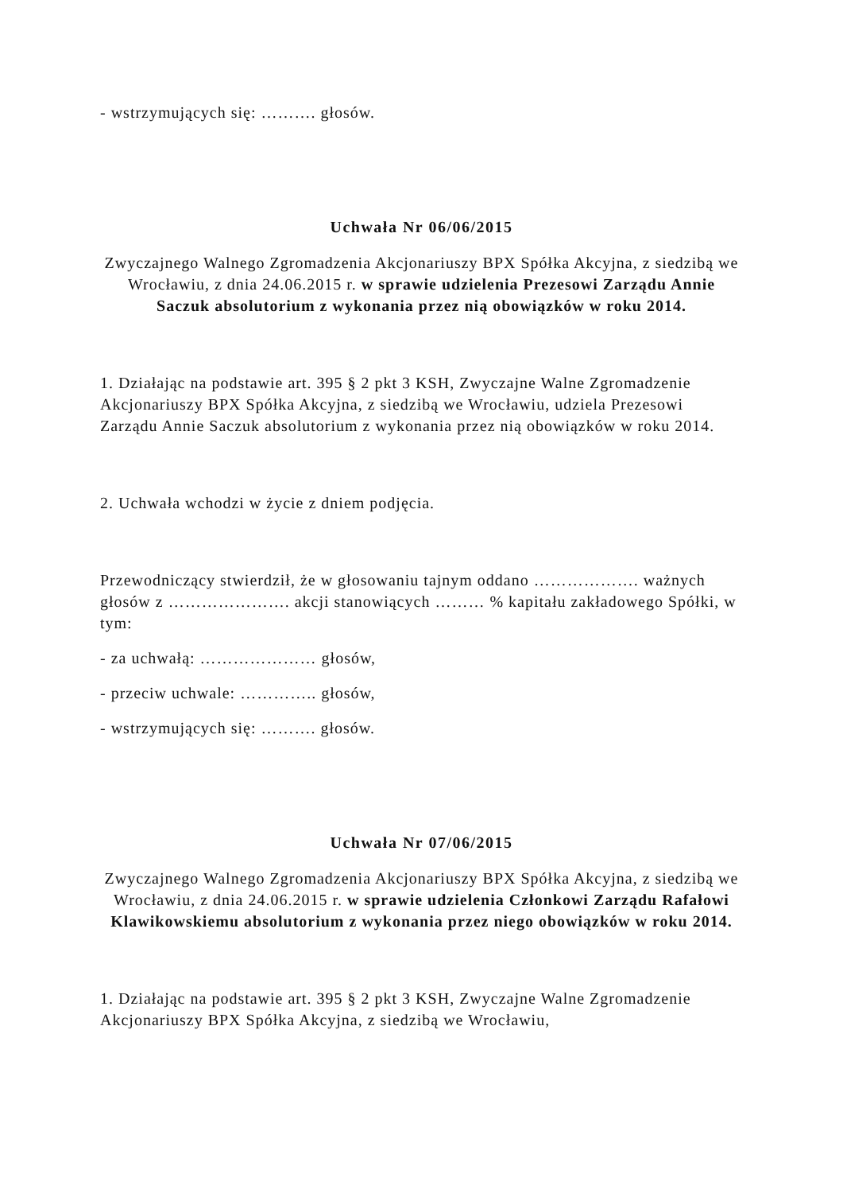- wstrzymujących się: ………. głosów.
Uchwała Nr 06/06/2015
Zwyczajnego Walnego Zgromadzenia Akcjonariuszy BPX Spółka Akcyjna, z siedzibą we Wrocławiu, z dnia 24.06.2015 r. w sprawie udzielenia Prezesowi Zarządu Annie Saczuk absolutorium z wykonania przez nią obowiązków w roku 2014.
1. Działając na podstawie art. 395 § 2 pkt 3 KSH, Zwyczajne Walne Zgromadzenie Akcjonariuszy BPX Spółka Akcyjna, z siedzibą we Wrocławiu, udziela Prezesowi Zarządu Annie Saczuk absolutorium z wykonania przez nią obowiązków w roku 2014.
2. Uchwała wchodzi w życie z dniem podjęcia.
Przewodniczący stwierdził, że w głosowaniu tajnym oddano ………………. ważnych głosów z …………………. akcji stanowiących ……… % kapitału zakładowego Spółki, w tym:
- za uchwałą: ………………… głosów,
- przeciw uchwale: ………….. głosów,
- wstrzymujących się: ………. głosów.
Uchwała Nr 07/06/2015
Zwyczajnego Walnego Zgromadzenia Akcjonariuszy BPX Spółka Akcyjna, z siedzibą we Wrocławiu, z dnia 24.06.2015 r. w sprawie udzielenia Członkowi Zarządu Rafałowi Klawikowskiemu absolutorium z wykonania przez niego obowiązków w roku 2014.
1. Działając na podstawie art. 395 § 2 pkt 3 KSH, Zwyczajne Walne Zgromadzenie Akcjonariuszy BPX Spółka Akcyjna, z siedzibą we Wrocławiu,